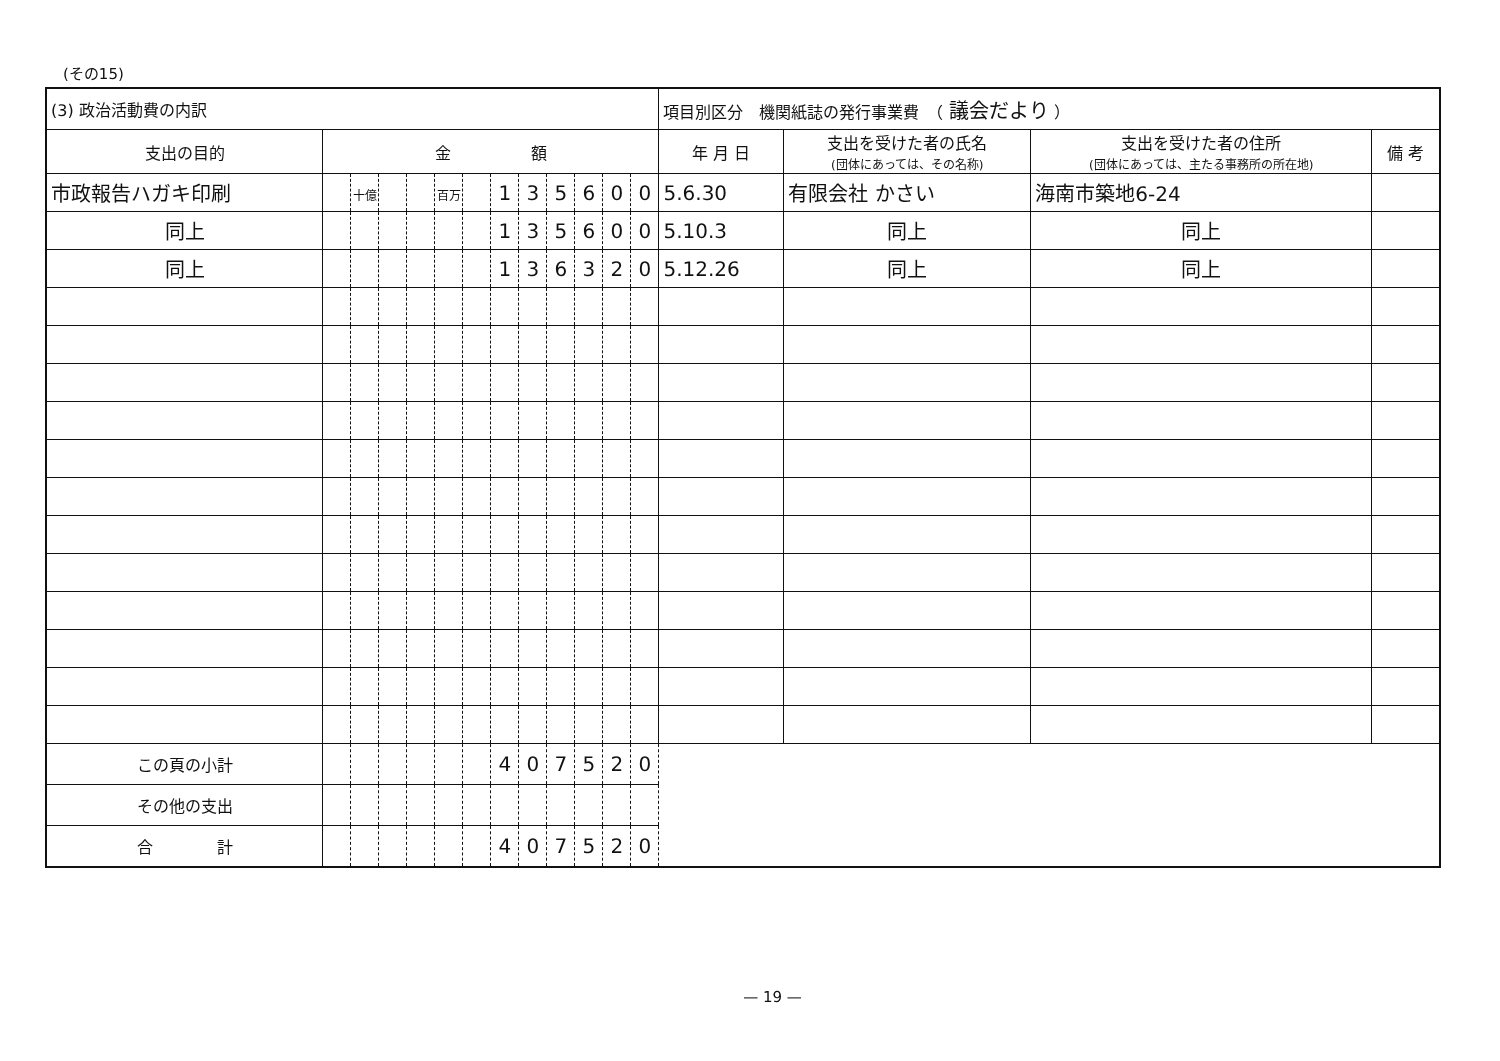(その15)
| (3) 政治活動費の内訳 | | | | | | | | | | | | | 項目別区分 機関紙誌の発行事業費 （ 議会だより ） | | | |
| 支出の目的 | 金 額 | | | | | | | | | | | | 年 月 日 | 支出を受けた者の氏名 (団体にあっては、その名称) | 支出を受けた者の住所 (団体にあっては、主たる事務所の所在地) | 備 考 |
| 市政報告ハガキ印刷 | | 十億 | | | 百万 | | 1 | 3 | 5 | 6 | 0 | 0 | 5.6.30 | 有限会社 かさい | 海南市築地6-24 | |
| 同上 | | | | | | | 1 | 3 | 5 | 6 | 0 | 0 | 5.10.3 | 同上 | 同上 | |
| 同上 | | | | | | | 1 | 3 | 6 | 3 | 2 | 0 | 5.12.26 | 同上 | 同上 | |
| この頁の小計 | | | | | | | 4 | 0 | 7 | 5 | 2 | 0 | | | | |
| その他の支出 | | | | | | | | | | | | | | | | |
| 合 計 | | | | | | | 4 | 0 | 7 | 5 | 2 | 0 | | | | |
— 19 —